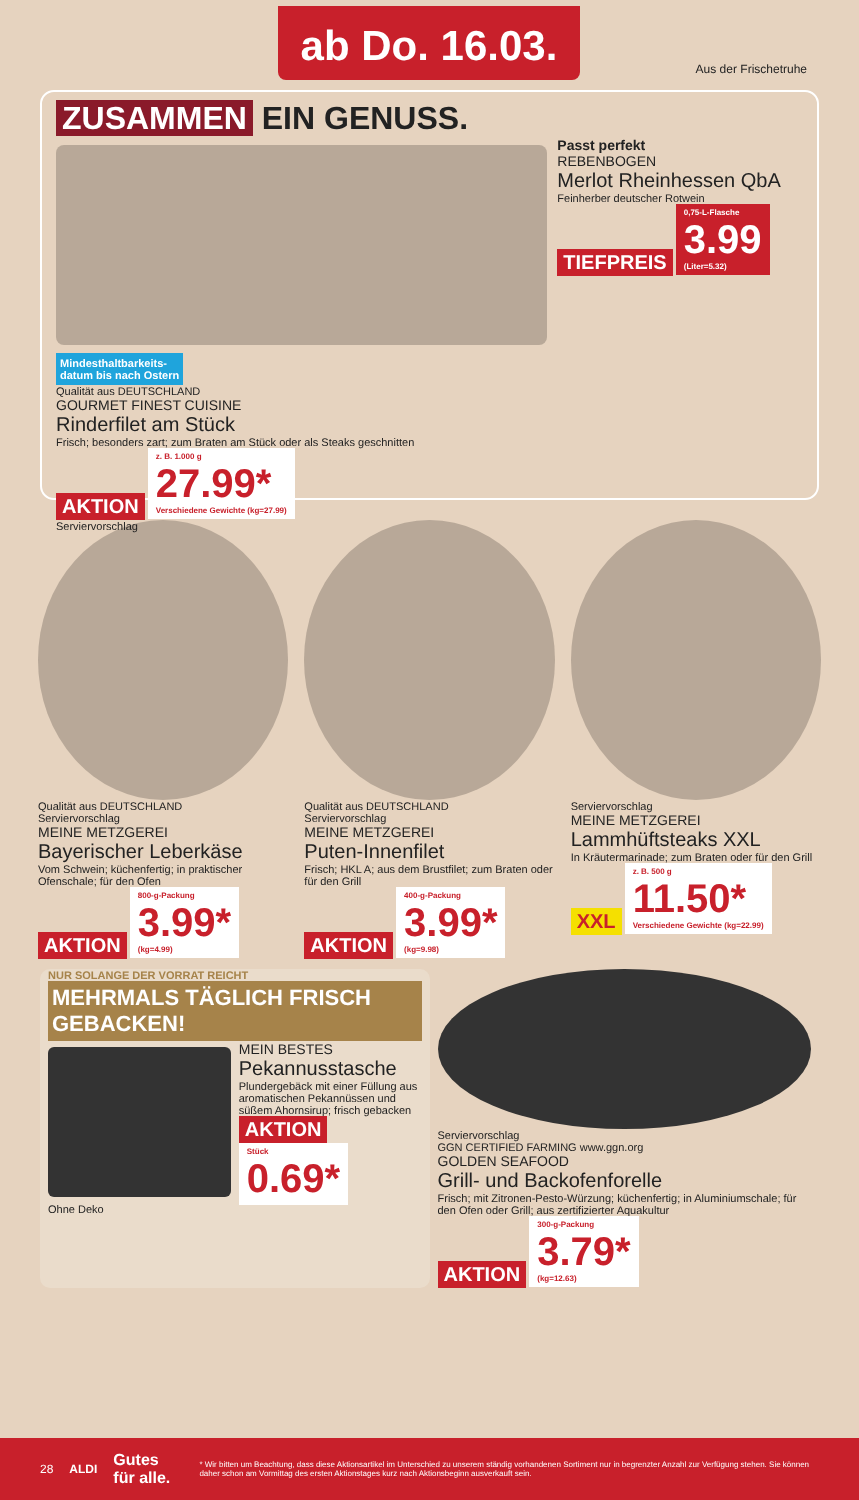ab Do. 16.03.
Aus der Frischetruhe
ZUSAMMEN EIN GENUSS.
Mindesthaltbarkeits-
datum bis nach Ostern
Qualität aus DEUTSCHLAND
GOURMET FINEST CUISINE
Rinderfilet am Stück
Frisch; besonders zart; zum Braten am Stück oder als Steaks geschnitten
AKTION
z. B. 1.000 g 27.99* Verschiedene Gewichte (kg=27.99)
Serviervorschlag
Passt perfekt
REBENBOGEN
Merlot Rheinhessen QbA
Feinherber deutscher Rotwein
TIEFPREIS
0,75-L-Flasche 3.99 (Liter=5.32)
Qualität aus DEUTSCHLAND
Serviervorschlag
MEINE METZGEREI
Bayerischer Leberkäse
Vom Schwein; küchenfertig; in praktischer Ofenschale; für den Ofen
AKTION
800-g-Packung 3.99* (kg=4.99)
Qualität aus DEUTSCHLAND
Serviervorschlag
MEINE METZGEREI
Puten-Innenfilet
Frisch; HKL A; aus dem Brustfilet; zum Braten oder für den Grill
AKTION
400-g-Packung 3.99* (kg=9.98)
Serviervorschlag
MEINE METZGEREI
Lammhüftsteaks XXL
In Kräutermarinade; zum Braten oder für den Grill
XXL
z. B. 500 g 11.50* Verschiedene Gewichte (kg=22.99)
NUR SOLANGE DER VORRAT REICHT
MEHRMALS TÄGLICH FRISCH GEBACKEN!
Ohne Deko
MEIN BESTES
Pekannusstasche
Plundergebäck mit einer Füllung aus aromatischen Pekannüssen und süßem Ahornsirup; frisch gebacken
AKTION
Stück 0.69*
Serviervorschlag
GGN CERTIFIED FARMING www.ggn.org
GOLDEN SEAFOOD
Grill- und Backofenforelle
Frisch; mit Zitronen-Pesto-Würzung; küchenfertig; in Aluminiumschale; für den Ofen oder Grill; aus zertifizierter Aquakultur
AKTION
300-g-Packung 3.79* (kg=12.63)
28 ALDI Gutes für alle. * Wir bitten um Beachtung, dass diese Aktionsartikel im Unterschied zu unserem ständig vorhandenen Sortiment nur in begrenzter Anzahl zur Verfügung stehen. Sie können daher schon am Vormittag des ersten Aktionstages kurz nach Aktionsbeginn ausverkauft sein.